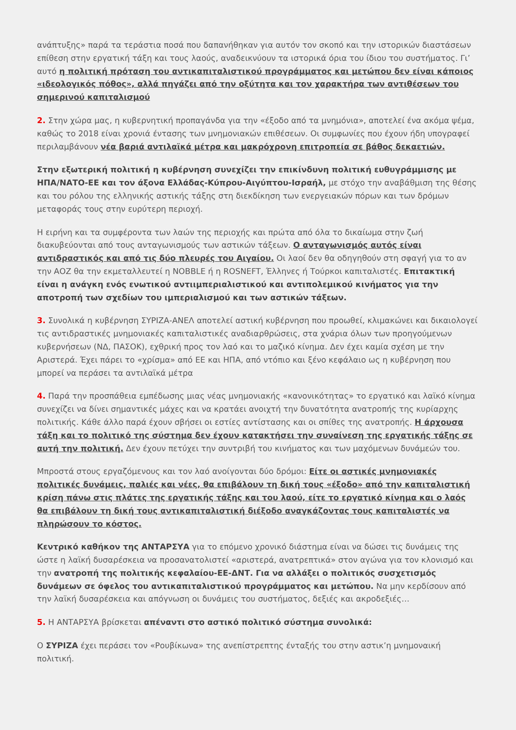ανάπτυξης» παρά τα τεράστια ποσά που δαπανήθηκαν για αυτόν τον σκοπό και την ιστορικών διαστάσεων επίθεση στην εργατική τάξη και τους λαούς, αναδεικνύουν τα ιστορικά όρια του ίδιου του συστήματος. Γι’ αυτό η πολιτική πρόταση του αντικαπιταλιστικού προγράμματος και μετώπου δεν είναι κάποιος «ιδεολογικός πόθος», αλλά πηγάζει από την οξύτητα και τον χαρακτήρα των αντιθέσεων του σημερινού καπιταλισμού
2. Στην χώρα μας, η κυβερνητική προπαγάνδα για την «έξοδο από τα μνημόνια», αποτελεί ένα ακόμα ψέμα, καθώς το 2018 είναι χρονιά έντασης των μνημονιακών επιθέσεων. Οι συμφωνίες που έχουν ήδη υπογραφεί περιλαμβάνουν νέα βαριά αντιλαϊκά μέτρα και μακρόχρονη επιτροπεία σε βάθος δεκαετιών.
Στην εξωτερική πολιτική η κυβέρνηση συνεχίζει την επικίνδυνη πολιτική ευθυγράμμισης με ΗΠΑ/ΝΑΤΟ-ΕΕ και τον άξονα Ελλάδας-Κύπρου-Αιγύπτου-Ισραήλ, με στόχο την αναβάθμιση της θέσης και του ρόλου της ελληνικής αστικής τάξης στη διεκδίκηση των ενεργειακών πόρων και των δρόμων μεταφοράς τους στην ευρύτερη περιοχή.
Η ειρήνη και τα συμφέροντα των λαών της περιοχής και πρώτα από όλα το δικαίωμα στην ζωή διακυβεύονται από τους ανταγωνισμούς των αστικών τάξεων. Ο ανταγωνισμός αυτός είναι αντιδραστικός και από τις δύο πλευρές του Αιγαίου. Οι λαοί δεν θα οδηγηθούν στη σφαγή για το αν την ΑΟΖ θα την εκμεταλλευτεί η NOBBLE ή η ROSNEFT, Έλληνες ή Τούρκοι καπιταλιστές. Επιτακτική είναι η ανάγκη ενός ενωτικού αντιιμπεριαλιστικού και αντιπολεμικού κινήματος για την αποτροπή των σχεδίων του ιμπεριαλισμού και των αστικών τάξεων.
3. Συνολικά η κυβέρνηση ΣΥΡΙΖΑ-ΑΝΕΛ αποτελεί αστική κυβέρνηση που προωθεί, κλιμακώνει και δικαιολογεί τις αντιδραστικές μνημονιακές καπιταλιστικές αναδιαρθρώσεις, στα χνάρια όλων των προηγούμενων κυβερνήσεων (ΝΔ, ΠΑΣΟΚ), εχθρική προς τον λαό και το μαζικό κίνημα. Δεν έχει καμία σχέση με την Αριστερά. Έχει πάρει το «χρίσμα» από ΕΕ και ΗΠΑ, από ντόπιο και ξένο κεφάλαιο ως η κυβέρνηση που μπορεί να περάσει τα αντιλαϊκά μέτρα
4. Παρά την προσπάθεια εμπέδωσης μιας νέας μνημονιακής «κανονικότητας» το εργατικό και λαϊκό κίνημα συνεχίζει να δίνει σημαντικές μάχες και να κρατάει ανοιχτή την δυνατότητα ανατροπής της κυρίαρχης πολιτικής. Κάθε άλλο παρά έχουν σβήσει οι εστίες αντίστασης και οι σπίθες της ανατροπής. Η άρχουσα τάξη και το πολιτικό της σύστημα δεν έχουν κατακτήσει την συναίνεση της εργατικής τάξης σε αυτή την πολιτική. Δεν έχουν πετύχει την συντριβή του κινήματος και των μαχόμενων δυνάμεών του.
Μπροστά στους εργαζόμενους και τον λαό ανοίγονται δύο δρόμοι: Είτε οι αστικές μνημονιακές πολιτικές δυνάμεις, παλιές και νέες, θα επιβάλουν τη δική τους «έξοδο» από την καπιταλιστική κρίση πάνω στις πλάτες της εργατικής τάξης και του λαού, είτε το εργατικό κίνημα και ο λαός θα επιβάλουν τη δική τους αντικαπιταλιστική διέξοδο αναγκάζοντας τους καπιταλιστές να πληρώσουν το κόστος.
Κεντρικό καθήκον της ΑΝΤΑΡΣΥΑ για το επόμενο χρονικό διάστημα είναι να δώσει τις δυνάμεις της ώστε η λαϊκή δυσαρέσκεια να προσανατολιστεί «αριστερά, ανατρεπτικά» στον αγώνα για τον κλονισμό και την ανατροπή της πολιτικής κεφαλαίου-ΕΕ-ΔΝΤ. Για να αλλάξει ο πολιτικός συσχετισμός δυνάμεων σε όφελος του αντικαπιταλιστικού προγράμματος και μετώπου. Να μην κερδίσουν από την λαϊκή δυσαρέσκεια και απόγνωση οι δυνάμεις του συστήματος, δεξιές και ακροδεξιές…
5. Η ΑΝΤΑΡΣΥΑ βρίσκεται απέναντι στο αστικό πολιτικό σύστημα συνολικά:
Ο ΣΥΡΙΖΑ έχει περάσει τον «Ρουβίκωνα» της ανεπίστρεπτης ένταξής του στην αστικ’η μνημοναική πολιτική.